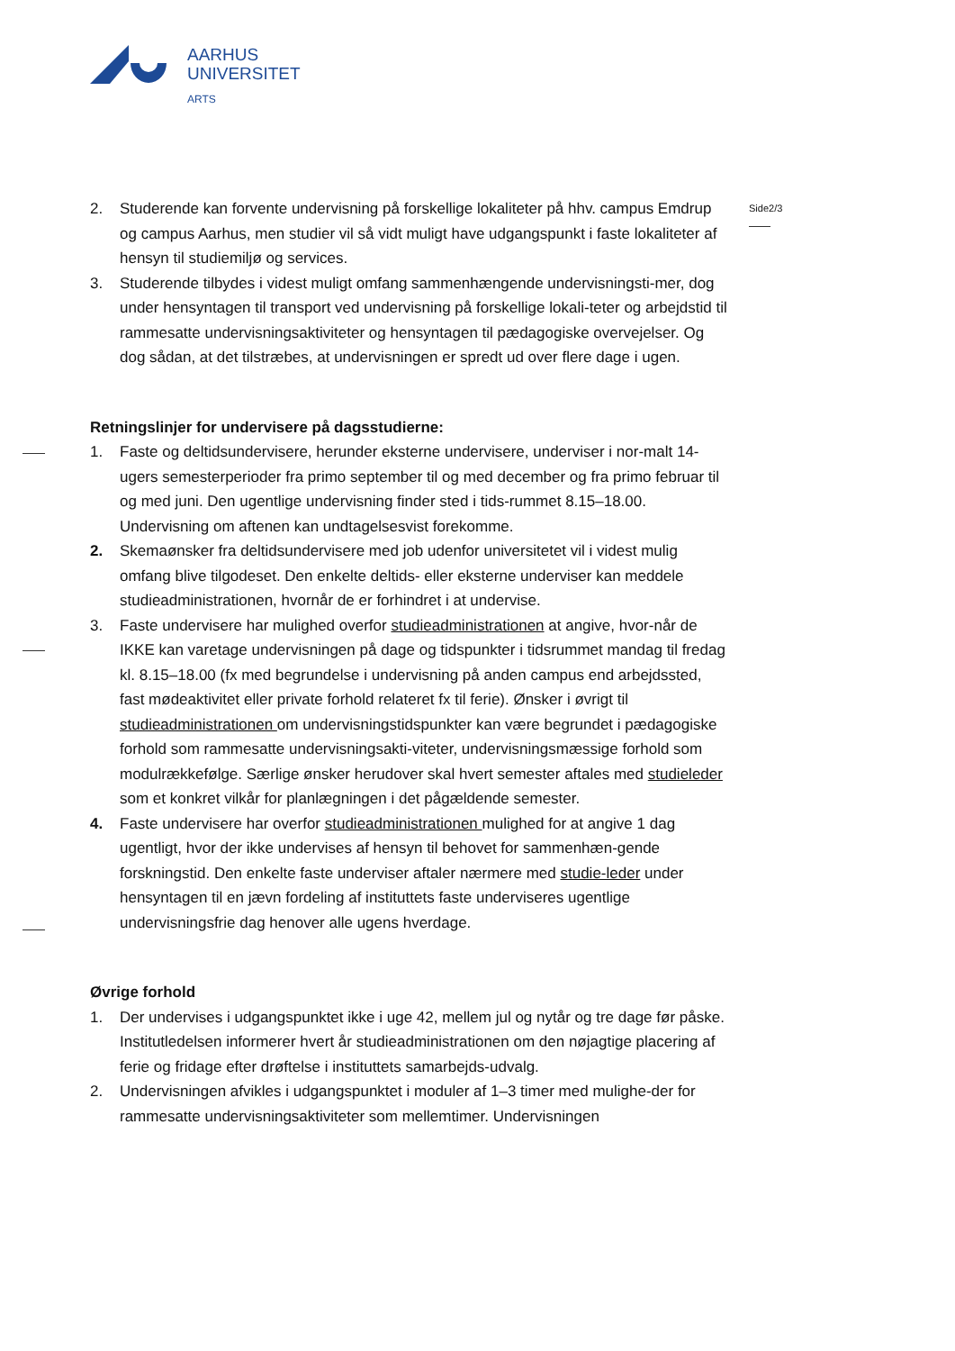AARHUS
UNIVERSITET
ARTS
Side2/3
2. Studerende kan forvente undervisning på forskellige lokaliteter på hhv. campus Emdrup og campus Aarhus, men studier vil så vidt muligt have udgangspunkt i faste lokaliteter af hensyn til studiemiljø og services.
3. Studerende tilbydes i videst muligt omfang sammenhængende undervisningsti-mer, dog under hensyntagen til transport ved undervisning på forskellige lokali-teter og arbejdstid til rammesatte undervisningsaktiviteter og hensyntagen til pædagogiske overvejelser. Og dog sådan, at det tilstræbes, at undervisningen er spredt ud over flere dage i ugen.
Retningslinjer for undervisere på dagsstudierne:
1. Faste og deltidsundervisere, herunder eksterne undervisere, underviser i nor-malt 14-ugers semesterperioder fra primo september til og med december og fra primo februar til og med juni. Den ugentlige undervisning finder sted i tids-rummet 8.15–18.00. Undervisning om aftenen kan undtagelsesvist forekomme.
2. Skemaønsker fra deltidsundervisere med job udenfor universitetet vil i videst mulig omfang blive tilgodeset. Den enkelte deltids- eller eksterne underviser kan meddele studieadministrationen, hvornår de er forhindret i at undervise.
3. Faste undervisere har mulighed overfor studieadministrationen at angive, hvor-når de IKKE kan varetage undervisningen på dage og tidspunkter i tidsrummet mandag til fredag kl. 8.15–18.00 (fx med begrundelse i undervisning på anden campus end arbejdssted, fast mødeaktivitet eller private forhold relateret fx til ferie). Ønsker i øvrigt til studieadministrationen om undervisningstidspunkter kan være begrundet i pædagogiske forhold som rammesatte undervisningsakti-viteter, undervisningsmæssige forhold som modulrækkefølge. Særlige ønsker herudover skal hvert semester aftales med studieleder som et konkret vilkår for planlægningen i det pågældende semester.
4. Faste undervisere har overfor studieadministrationen mulighed for at angive 1 dag ugentligt, hvor der ikke undervises af hensyn til behovet for sammenhæn-gende forskningstid. Den enkelte faste underviser aftaler nærmere med studie-leder under hensyntagen til en jævn fordeling af instituttets faste underviseres ugentlige undervisningsfrie dag henover alle ugens hverdage.
Øvrige forhold
1. Der undervises i udgangspunktet ikke i uge 42, mellem jul og nytår og tre dage før påske. Institutledelsen informerer hvert år studieadministrationen om den nøjagtige placering af ferie og fridage efter drøftelse i instituttets samarbejds-udvalg.
2. Undervisningen afvikles i udgangspunktet i moduler af 1–3 timer med mulighe-der for rammesatte undervisningsaktiviteter som mellemtimer. Undervisningen